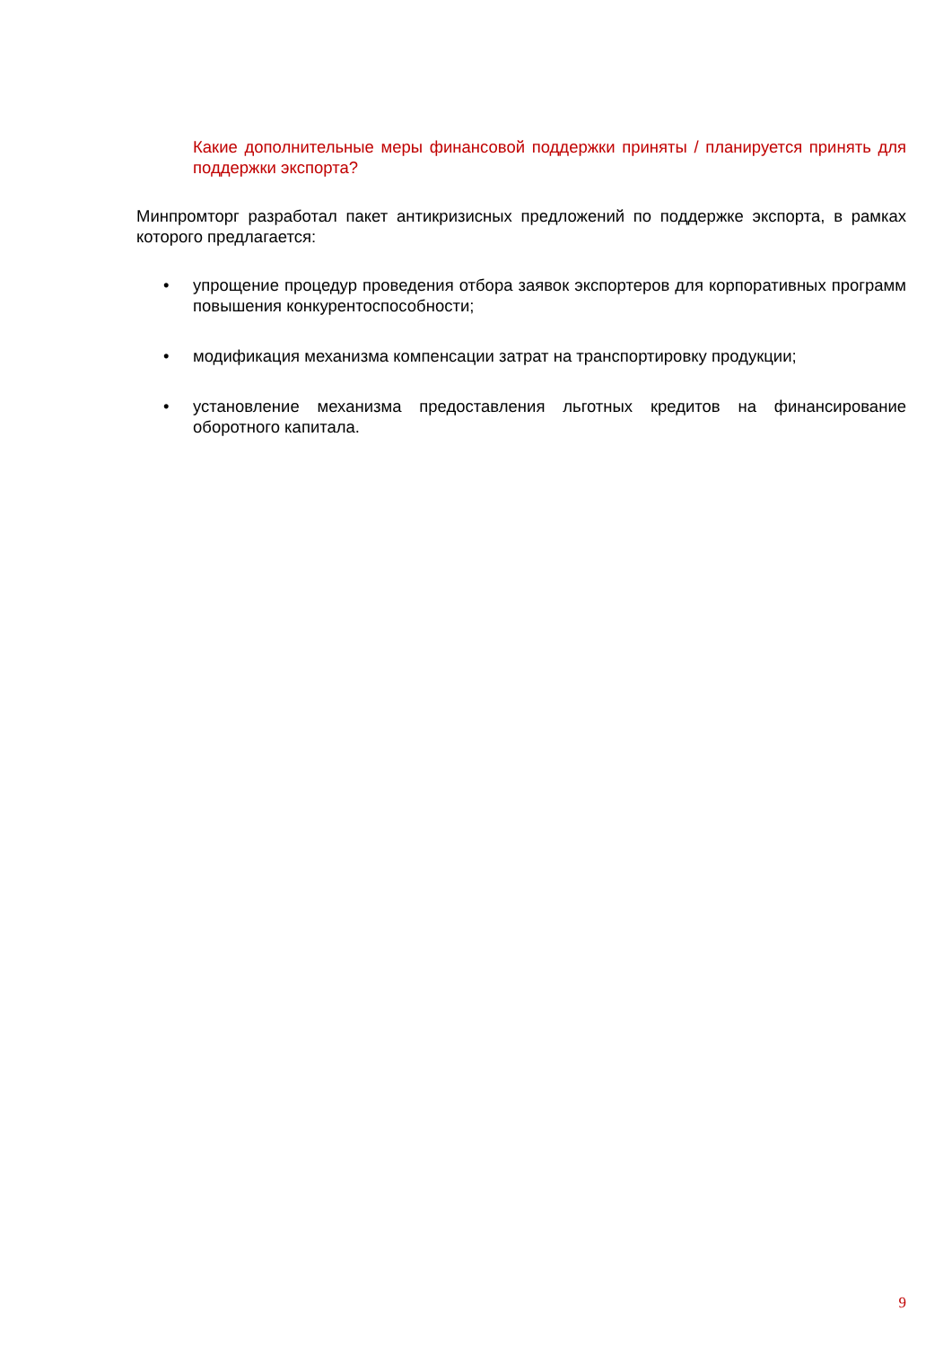Какие дополнительные меры финансовой поддержки приняты / планируется принять для поддержки экспорта?
Минпромторг разработал пакет антикризисных предложений по поддержке экспорта, в рамках которого предлагается:
• упрощение процедур проведения отбора заявок экспортеров для корпоративных программ повышения конкурентоспособности;
• модификация механизма компенсации затрат на транспортировку продукции;
• установление механизма предоставления льготных кредитов на финансирование оборотного капитала.
9